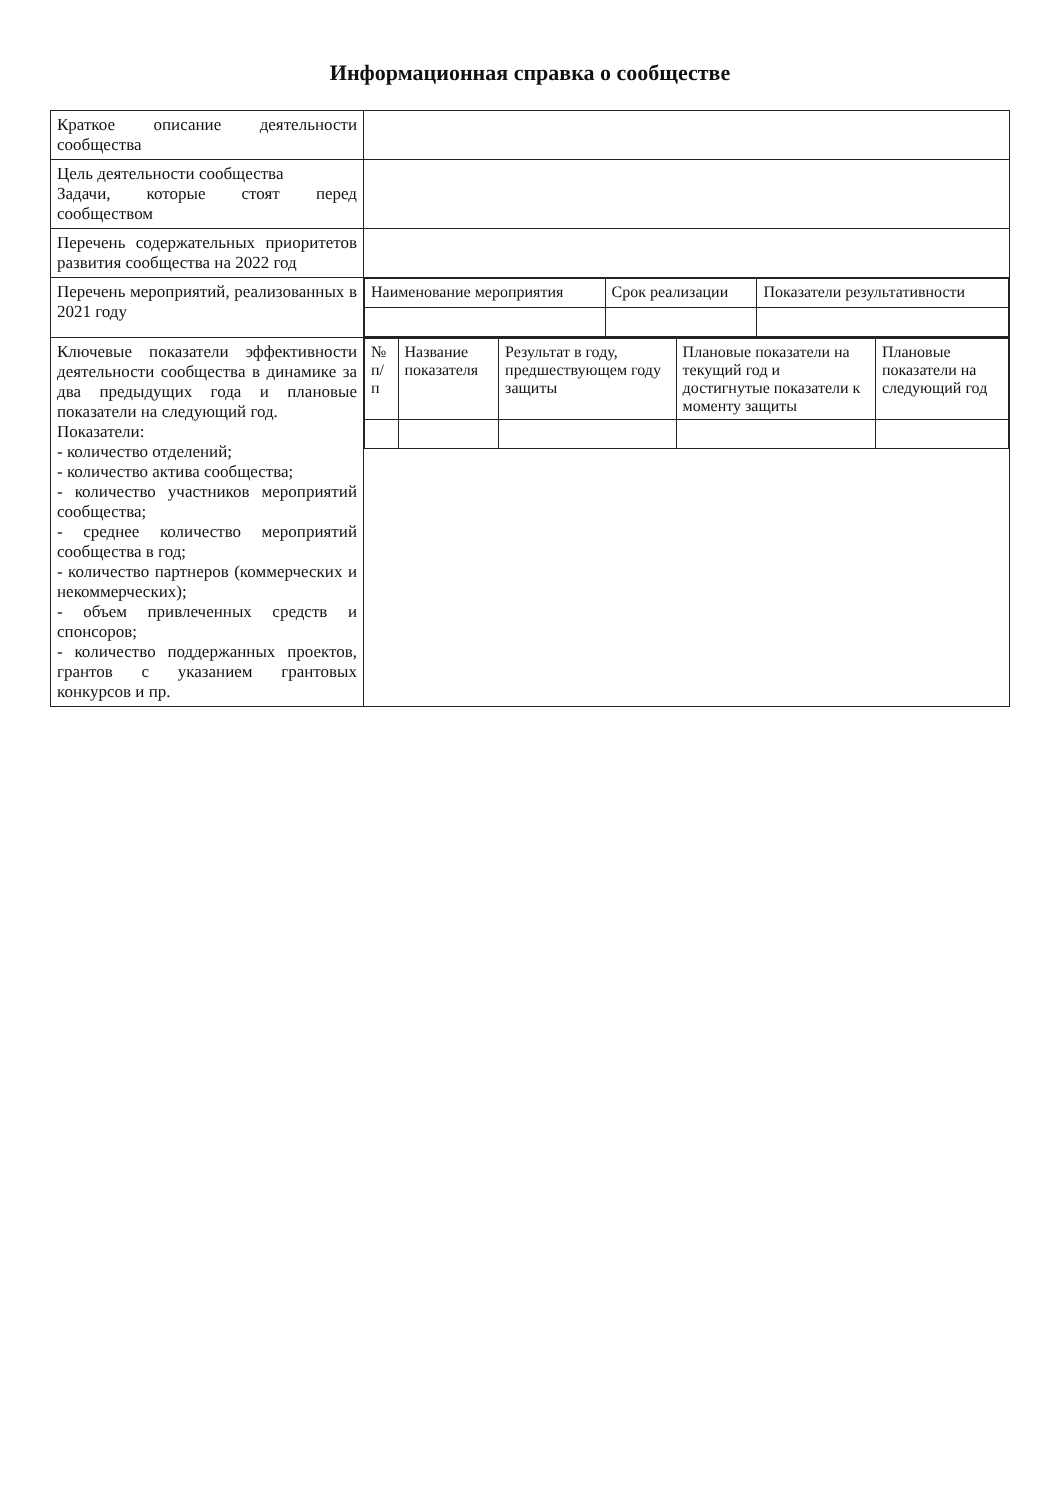Информационная справка о сообществе
| Краткое описание деятельности сообщества | |
| Цель деятельности сообщества Задачи, которые стоят перед сообществом | |
| Перечень содержательных приоритетов развития сообщества на 2022 год | |
| Перечень мероприятий, реализованных в 2021 году | / Наименование мероприятия / Срок реализации / Показатели результативности / / --- / --- / --- / |
| Ключевые показатели эффективности деятельности сообщества в динамике за два предыдущих года и плановые показатели на следующий год. Показатели: - количество отделений; - количество актива сообщества; - количество участников мероприятий сообщества; - среднее количество мероприятий сообщества в год; - количество партнеров (коммерческих и некоммерческих); - объем привлеченных средств и спонсоров; - количество поддержанных проектов, грантов с указанием грантовых конкурсов и пр. | / № п/п / Название показателя / Результат в году, предшествующем году защиты / Плановые показатели на текущий год и достигнутые показатели к моменту защиты / Плановые показатели на следующий год / / --- / --- / --- / --- / --- / |